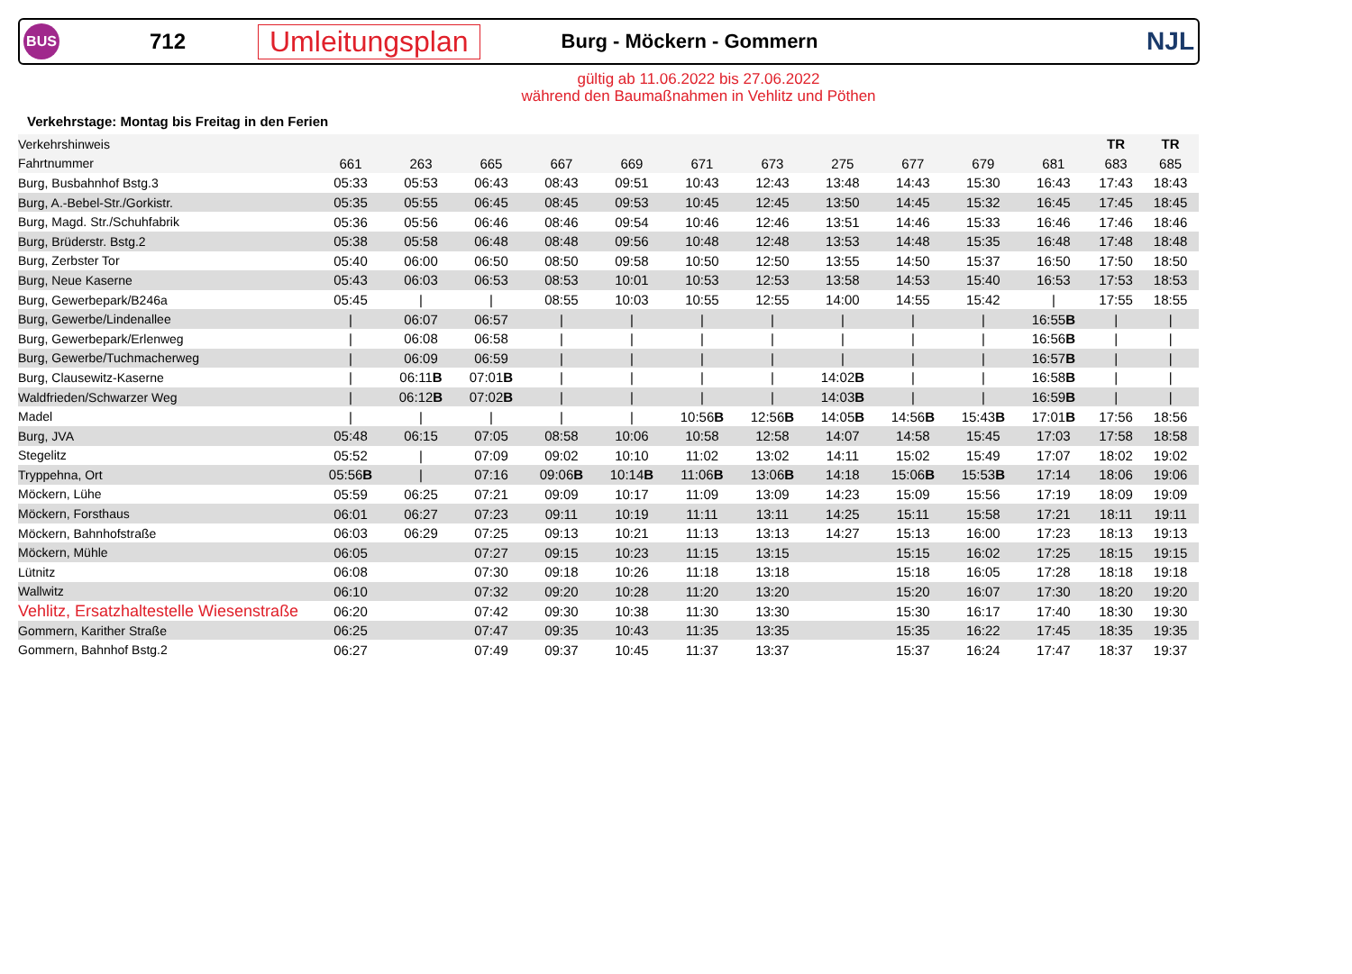BUS
712
Umleitungsplan
Burg - Möckern - Gommern
NJL
gültig ab 11.06.2022 bis 27.06.2022
während den Baumaßnahmen in Vehlitz und Pöthen
Verkehrstage: Montag bis Freitag in den Ferien
| Verkehrshinweis | | | | | | | | | | | | TR | TR | |
| --- | --- | --- | --- | --- | --- | --- | --- | --- | --- | --- | --- | --- | --- | --- |
| Fahrtnummer | 661 | 263 | 665 | 667 | 669 | 671 | 673 | 275 | 677 | 679 | 681 | 683 | 685 | |
| Burg, Busbahnhof Bstg.3 | 05:33 | 05:53 | 06:43 | 08:43 | 09:51 | 10:43 | 12:43 | 13:48 | 14:43 | 15:30 | 16:43 | 17:43 | 18:43 | |
| Burg, A.-Bebel-Str./Gorkistr. | 05:35 | 05:55 | 06:45 | 08:45 | 09:53 | 10:45 | 12:45 | 13:50 | 14:45 | 15:32 | 16:45 | 17:45 | 18:45 | |
| Burg, Magd. Str./Schuhfabrik | 05:36 | 05:56 | 06:46 | 08:46 | 09:54 | 10:46 | 12:46 | 13:51 | 14:46 | 15:33 | 16:46 | 17:46 | 18:46 | |
| Burg, Brüderstr. Bstg.2 | 05:38 | 05:58 | 06:48 | 08:48 | 09:56 | 10:48 | 12:48 | 13:53 | 14:48 | 15:35 | 16:48 | 17:48 | 18:48 | |
| Burg, Zerbster Tor | 05:40 | 06:00 | 06:50 | 08:50 | 09:58 | 10:50 | 12:50 | 13:55 | 14:50 | 15:37 | 16:50 | 17:50 | 18:50 | |
| Burg, Neue Kaserne | 05:43 | 06:03 | 06:53 | 08:53 | 10:01 | 10:53 | 12:53 | 13:58 | 14:53 | 15:40 | 16:53 | 17:53 | 18:53 | |
| Burg, Gewerbepark/B246a | 05:45 | / | / | 08:55 | 10:03 | 10:55 | 12:55 | 14:00 | 14:55 | 15:42 | / | 17:55 | 18:55 | |
| Burg, Gewerbe/Lindenallee | / | 06:07 | 06:57 | / | / | / | / | / | / | / | 16:55 B | / | / | |
| Burg, Gewerbepark/Erlenweg | / | 06:08 | 06:58 | / | / | / | / | / | / | / | 16:56 B | / | / | |
| Burg, Gewerbe/Tuchmacherweg | / | 06:09 | 06:59 | / | / | / | / | / | / | / | 16:57 B | / | / | |
| Burg, Clausewitz-Kaserne | / | 06:11 B | 07:01 B | / | / | / | / | 14:02 B | / | / | 16:58 B | / | / | |
| Waldfrieden/Schwarzer Weg | / | 06:12 B | 07:02 B | / | / | / | / | 14:03 B | / | / | 16:59 B | / | / | |
| Madel | / | / | / | / | / | 10:56 B | 12:56 B | 14:05 B | 14:56 B | 15:43 B | 17:01 B | 17:56 | 18:56 | |
| Burg, JVA | 05:48 | 06:15 | 07:05 | 08:58 | 10:06 | 10:58 | 12:58 | 14:07 | 14:58 | 15:45 | 17:03 | 17:58 | 18:58 | |
| Stegelitz | 05:52 | / | 07:09 | 09:02 | 10:10 | 11:02 | 13:02 | 14:11 | 15:02 | 15:49 | 17:07 | 18:02 | 19:02 | |
| Tryppehna, Ort | 05:56 B | / | 07:16 | 09:06 B | 10:14 B | 11:06 B | 13:06 B | 14:18 | 15:06 B | 15:53 B | 17:14 | 18:06 | 19:06 | |
| Möckern, Lühe | 05:59 | 06:25 | 07:21 | 09:09 | 10:17 | 11:09 | 13:09 | 14:23 | 15:09 | 15:56 | 17:19 | 18:09 | 19:09 | |
| Möckern, Forsthaus | 06:01 | 06:27 | 07:23 | 09:11 | 10:19 | 11:11 | 13:11 | 14:25 | 15:11 | 15:58 | 17:21 | 18:11 | 19:11 | |
| Möckern, Bahnhofstraße | 06:03 | 06:29 | 07:25 | 09:13 | 10:21 | 11:13 | 13:13 | 14:27 | 15:13 | 16:00 | 17:23 | 18:13 | 19:13 | |
| Möckern, Mühle | 06:05 | | 07:27 | 09:15 | 10:23 | 11:15 | 13:15 | | 15:15 | 16:02 | 17:25 | 18:15 | 19:15 | |
| Lütnitz | 06:08 | | 07:30 | 09:18 | 10:26 | 11:18 | 13:18 | | 15:18 | 16:05 | 17:28 | 18:18 | 19:18 | |
| Wallwitz | 06:10 | | 07:32 | 09:20 | 10:28 | 11:20 | 13:20 | | 15:20 | 16:07 | 17:30 | 18:20 | 19:20 | |
| Vehlitz, Ersatzhaltestelle Wiesenstraße | 06:20 | | 07:42 | 09:30 | 10:38 | 11:30 | 13:30 | | 15:30 | 16:17 | 17:40 | 18:30 | 19:30 | |
| Gommern, Karither Straße | 06:25 | | 07:47 | 09:35 | 10:43 | 11:35 | 13:35 | | 15:35 | 16:22 | 17:45 | 18:35 | 19:35 | |
| Gommern, Bahnhof Bstg.2 | 06:27 | | 07:49 | 09:37 | 10:45 | 11:37 | 13:37 | | 15:37 | 16:24 | 17:47 | 18:37 | 19:37 | |